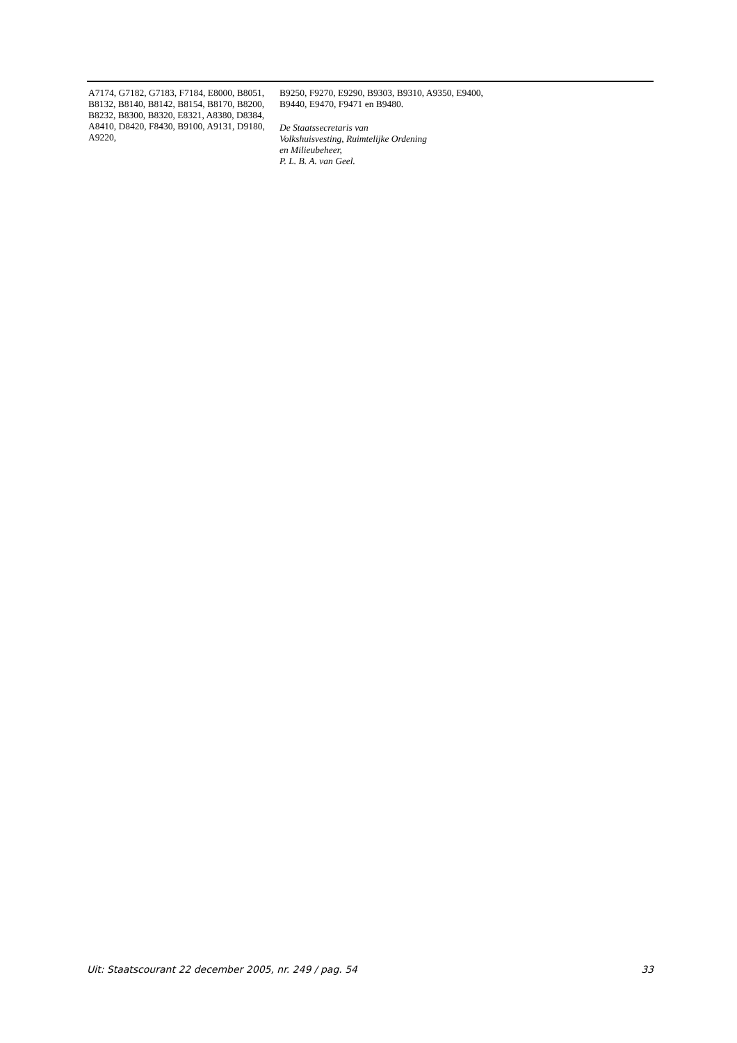A7174, G7182, G7183, F7184, E8000, B8051, B8132, B8140, B8142, B8154, B8170, B8200, B8232, B8300, B8320, E8321, A8380, D8384, A8410, D8420, F8430, B9100, A9131, D9180, A9220,
B9250, F9270, E9290, B9303, B9310, A9350, E9400, B9440, E9470, F9471 en B9480.
De Staatssecretaris van
Volkshuisvesting, Ruimtelijke Ordening
en Milieubeheer,
P. L. B. A. van Geel.
Uit: Staatscourant 22 december 2005, nr. 249 / pag. 54 33